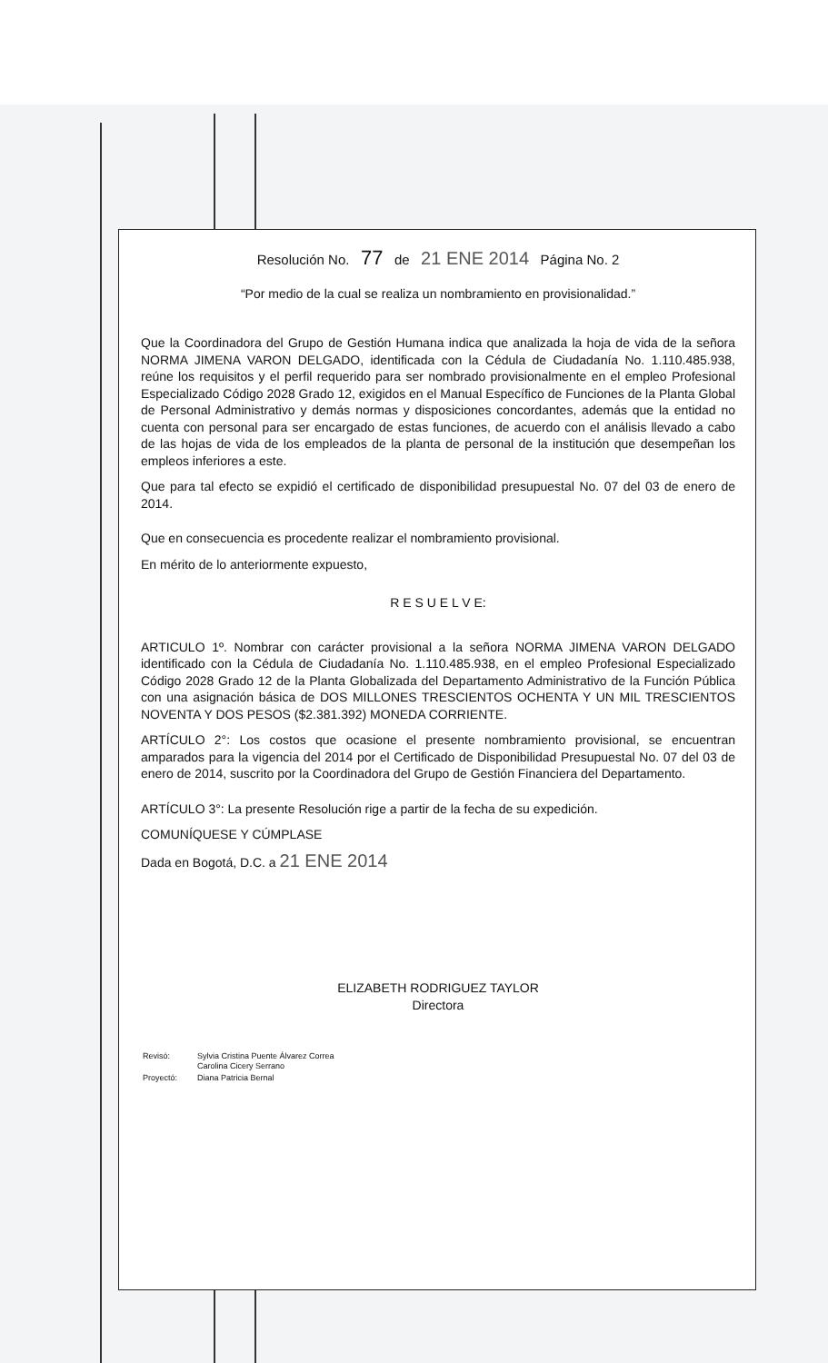Resolución No. 77 de 21 ENE 2014 Página No. 2
“Por medio de la cual se realiza un nombramiento en provisionalidad.”
Que la Coordinadora del Grupo de Gestión Humana indica que analizada la hoja de vida de la señora NORMA JIMENA VARON DELGADO, identificada con la Cédula de Ciudadanía No. 1.110.485.938, reúne los requisitos y el perfil requerido para ser nombrado provisionalmente en el empleo Profesional Especializado Código 2028 Grado 12, exigidos en el Manual Específico de Funciones de la Planta Global de Personal Administrativo y demás normas y disposiciones concordantes, además que la entidad no cuenta con personal para ser encargado de estas funciones, de acuerdo con el análisis llevado a cabo de las hojas de vida de los empleados de la planta de personal de la institución que desempeñan los empleos inferiores a este.
Que para tal efecto se expidió el certificado de disponibilidad presupuestal No. 07 del 03 de enero de 2014.
Que en consecuencia es procedente realizar el nombramiento provisional.
En mérito de lo anteriormente expuesto,
R E S U E L V E:
ARTICULO 1º. Nombrar con carácter provisional a la señora NORMA JIMENA VARON DELGADO identificado con la Cédula de Ciudadanía No. 1.110.485.938, en el empleo Profesional Especializado Código 2028 Grado 12 de la Planta Globalizada del Departamento Administrativo de la Función Pública con una asignación básica de DOS MILLONES TRESCIENTOS OCHENTA Y UN MIL TRESCIENTOS NOVENTA Y DOS PESOS ($2.381.392) MONEDA CORRIENTE.
ARTÍCULO 2°: Los costos que ocasione el presente nombramiento provisional, se encuentran amparados para la vigencia del 2014 por el Certificado de Disponibilidad Presupuestal No. 07 del 03 de enero de 2014, suscrito por la Coordinadora del Grupo de Gestión Financiera del Departamento.
ARTÍCULO 3°: La presente Resolución rige a partir de la fecha de su expedición.
COMUNÍQUESE Y CÚMPLASE
Dada en Bogotá, D.C. a 21 ENE 2014
ELIZABETH RODRIGUEZ TAYLOR
Directora
| Revisó: | Sylvia Cristina Puente Álvarez Correa Carolina Cicery Serrano |
| Proyectó: | Diana Patricia Bernal |